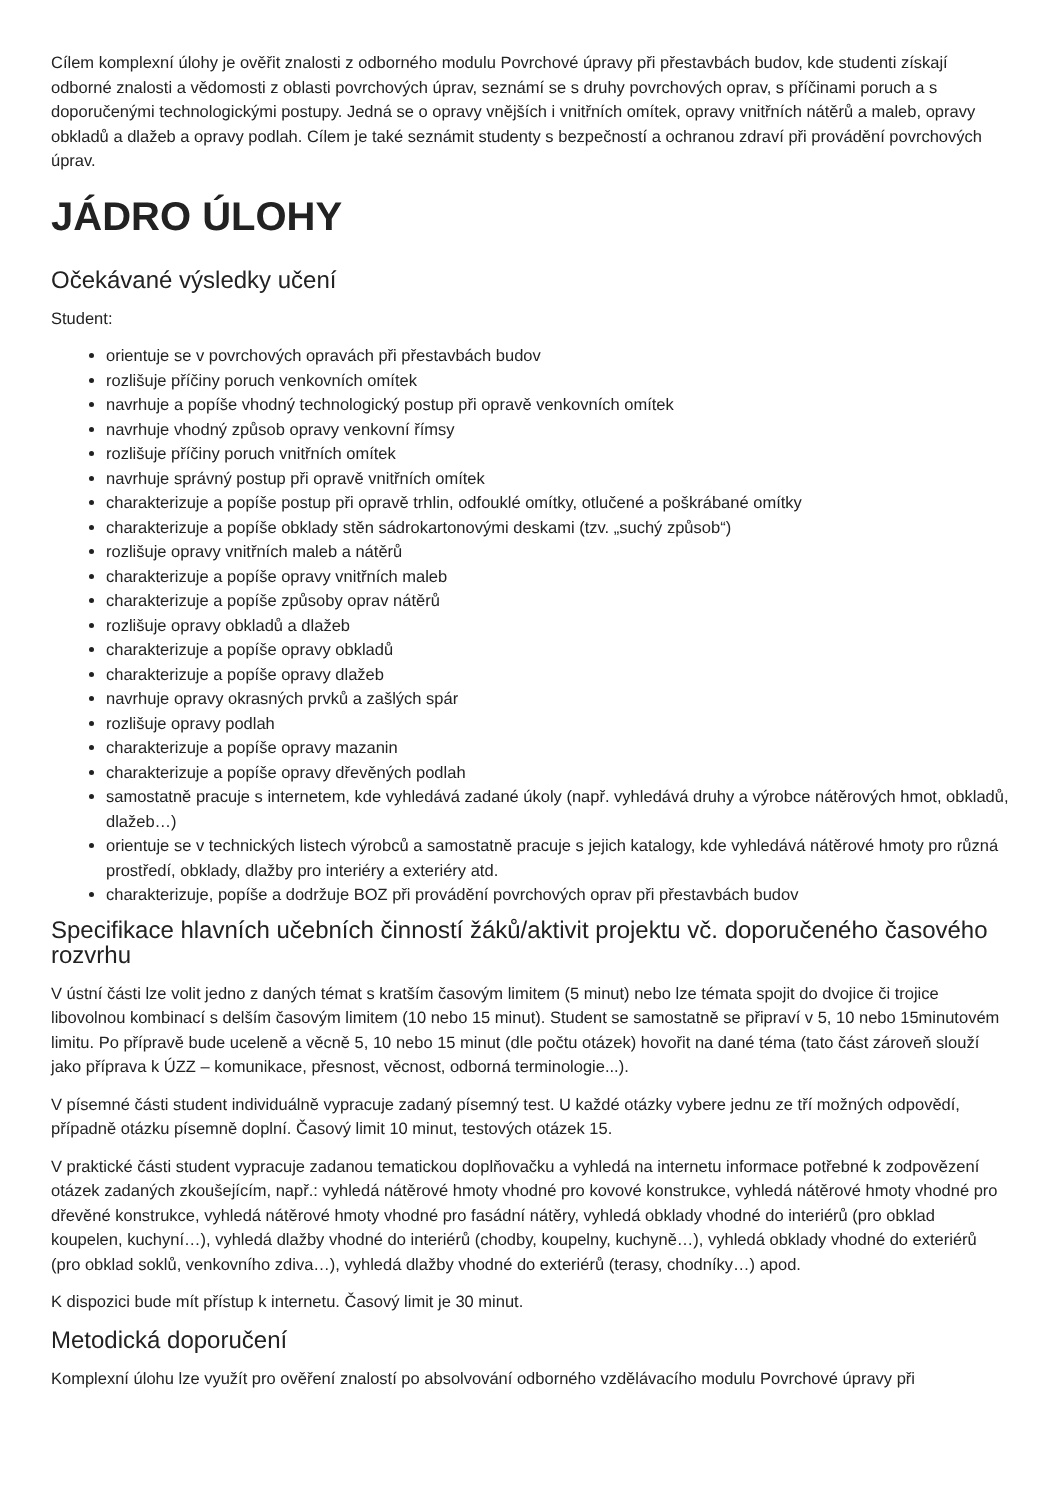Cílem komplexní úlohy je ověřit znalosti z odborného modulu Povrchové úpravy při přestavbách budov, kde studenti získají odborné znalosti a vědomosti z oblasti povrchových úprav, seznámí se s druhy povrchových oprav, s příčinami poruch a s doporučenými technologickými postupy. Jedná se o opravy vnějších i vnitřních omítek, opravy vnitřních nátěrů a maleb, opravy obkladů a dlažeb a opravy podlah. Cílem je také seznámit studenty s bezpečností a ochranou zdraví při provádění povrchových úprav.
JÁDRO ÚLOHY
Očekávané výsledky učení
Student:
orientuje se v povrchových opravách při přestavbách budov
rozlišuje příčiny poruch venkovních omítek
navrhuje a popíše vhodný technologický postup při opravě venkovních omítek
navrhuje vhodný způsob opravy venkovní římsy
rozlišuje příčiny poruch vnitřních omítek
navrhuje správný postup při opravě vnitřních omítek
charakterizuje a popíše postup při opravě trhlin, odfouklé omítky, otlučené a poškrábané omítky
charakterizuje a popíše obklady stěn sádrokartonovými deskami (tzv. „suchý způsob“)
rozlišuje opravy vnitřních maleb a nátěrů
charakterizuje a popíše opravy vnitřních maleb
charakterizuje a popíše způsoby oprav nátěrů
rozlišuje opravy obkladů a dlažeb
charakterizuje a popíše opravy obkladů
charakterizuje a popíše opravy dlažeb
navrhuje opravy okrasných prvků a zašlých spár
rozlišuje opravy podlah
charakterizuje a popíše opravy mazanin
charakterizuje a popíše opravy dřevěných podlah
samostatně pracuje s internetem, kde vyhledává zadané úkoly (např. vyhledává druhy a výrobce nátěrových hmot, obkladů, dlažeb…)
orientuje se v technických listech výrobců a samostatně pracuje s jejich katalogy, kde vyhledává nátěrové hmoty pro různá prostředí, obklady, dlažby pro interiéry a exteriéry atd.
charakterizuje, popíše a dodržuje BOZ při provádění povrchových oprav při přestavbách budov
Specifikace hlavních učebních činností žáků/aktivit projektu vč. doporučeného časového rozvrhu
V ústní části lze volit jedno z daných témat s kratším časovým limitem (5 minut) nebo lze témata spojit do dvojice či trojice libovolnou kombinací s delším časovým limitem (10 nebo 15 minut). Student se samostatně se připraví v 5, 10 nebo 15minutovém limitu. Po přípravě bude uceleně a věcně 5, 10 nebo 15 minut (dle počtu otázek) hovořit na dané téma (tato část zároveň slouží jako příprava k ÚZZ – komunikace, přesnost, věcnost, odborná terminologie...).
V písemné části student individuálně vypracuje zadaný písemný test. U každé otázky vybere jednu ze tří možných odpovědí, případně otázku písemně doplní. Časový limit 10 minut, testových otázek 15.
V praktické části student vypracuje zadanou tematickou doplňovačku a vyhledá na internetu informace potřebné k zodpovězení otázek zadaných zkoušejícím, např.: vyhledá nátěrové hmoty vhodné pro kovové konstrukce, vyhledá nátěrové hmoty vhodné pro dřevěné konstrukce, vyhledá nátěrové hmoty vhodné pro fasádní nátěry, vyhledá obklady vhodné do interiérů (pro obklad koupelen, kuchyní…), vyhledá dlažby vhodné do interiérů (chodby, koupelny, kuchyně…), vyhledá obklady vhodné do exteriérů (pro obklad soklů, venkovního zdiva…), vyhledá dlažby vhodné do exteriérů (terasy, chodníky…) apod.
K dispozici bude mít přístup k internetu. Časový limit je 30 minut.
Metodická doporučení
Komplexní úlohu lze využít pro ověření znalostí po absolvování odborného vzdělávacího modulu Povrchové úpravy při